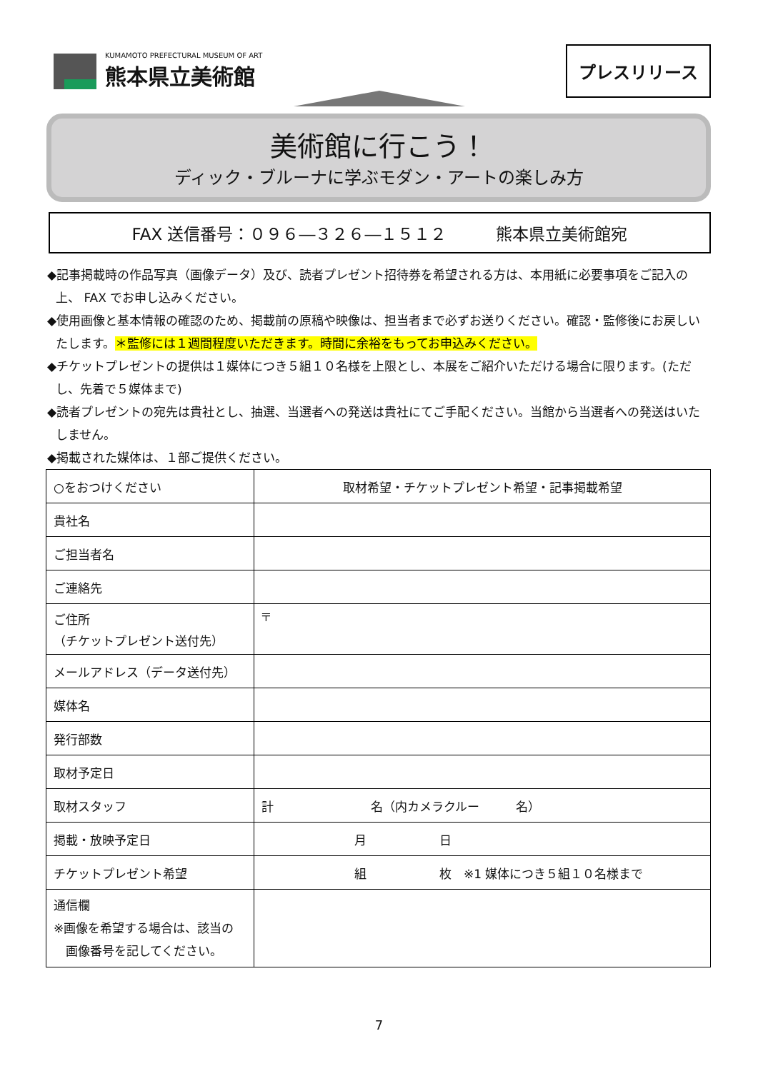KUMAMOTO PREFECTURAL MUSEUM OF ART
熊本県立美術館
プレスリリース
美術館に行こう！
ディック・ブルーナに学ぶモダン・アートの楽しみ方
FAX 送信番号：０９６―３２６―１５１２　　　熊本県立美術館宛
◆記事掲載時の作品写真（画像データ）及び、読者プレゼント招待券を希望される方は、本用紙に必要事項をご記入の上、 FAX でお申し込みください。
◆使用画像と基本情報の確認のため、掲載前の原稿や映像は、担当者まで必ずお送りください。確認・監修後にお戻しいたします。＊監修には１週間程度いただきます。時間に余裕をもってお申込みください。
◆チケットプレゼントの提供は１媒体につき５組１０名様を上限とし、本展をご紹介いただける場合に限ります。(ただし、先着で５媒体まで)
◆読者プレゼントの宛先は貴社とし、抽選、当選者への発送は貴社にてご手配ください。当館から当選者への発送はいたしません。
◆掲載された媒体は、１部ご提供ください。
| ○をおつけください | 取材希望・チケットプレゼント希望・記事掲載希望 |
| 貴社名 | |
| ご担当者名 | |
| ご連絡先 | |
| ご住所 （チケットプレゼント送付先） | 〒 |
| メールアドレス（データ送付先） | |
| 媒体名 | |
| 発行部数 | |
| 取材予定日 | |
| 取材スタッフ | 計 名（内カメラクルー 名） |
| 掲載・放映予定日 | 月 日 |
| チケットプレゼント希望 | 組 枚 ※1 媒体につき５組１０名様まで |
| 通信欄 ※画像を希望する場合は、該当の 画像番号を記してください。 | |
7